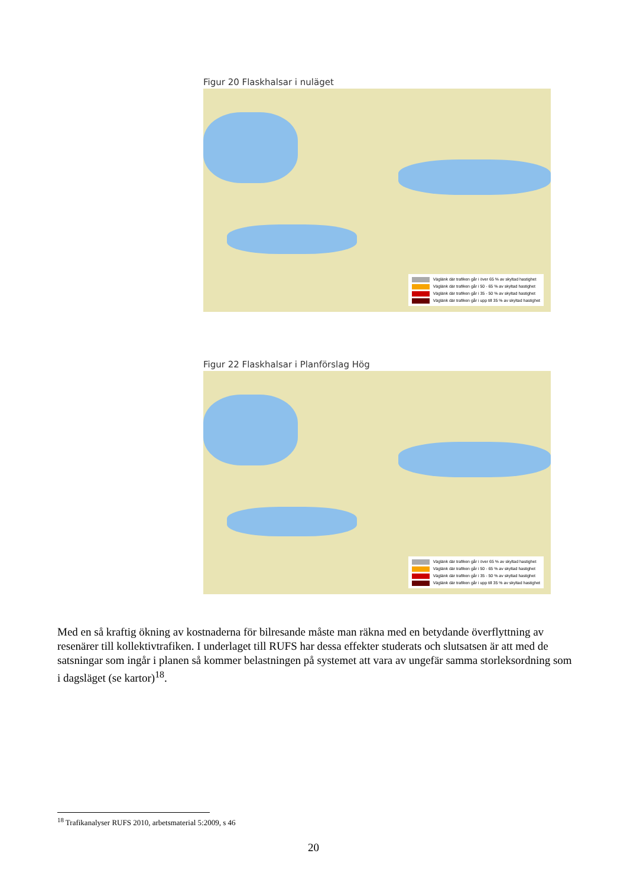Figur 20 Flaskhalsar i nuläget
Väglänk där trafiken går i över 65 % av skyltad hastighet
Väglänk där trafiken går i 50 - 65 % av skyltad hastighet
Väglänk där trafiken går i 35 - 50 % av skyltad hastighet
Väglänk där trafiken går i upp till 35 % av skyltad hastighet
Figur 22 Flaskhalsar i Planförslag Hög
Väglänk där trafiken går i över 65 % av skyltad hastighet
Väglänk där trafiken går i 50 - 65 % av skyltad hastighet
Väglänk där trafiken går i 35 - 50 % av skyltad hastighet
Väglänk där trafiken går i upp till 35 % av skyltad hastighet
Med en så kraftig ökning av kostnaderna för bilresande måste man räkna med en betydande överflyttning av resenärer till kollektivtrafiken. I underlaget till RUFS har dessa effekter studerats och slutsatsen är att med de satsningar som ingår i planen så kommer belastningen på systemet att vara av ungefär samma storleksordning som i dagsläget (se kartor)<sup>18</sup>.
<sup>18</sup> Trafikanalyser RUFS 2010, arbetsmaterial 5:2009, s 46
20